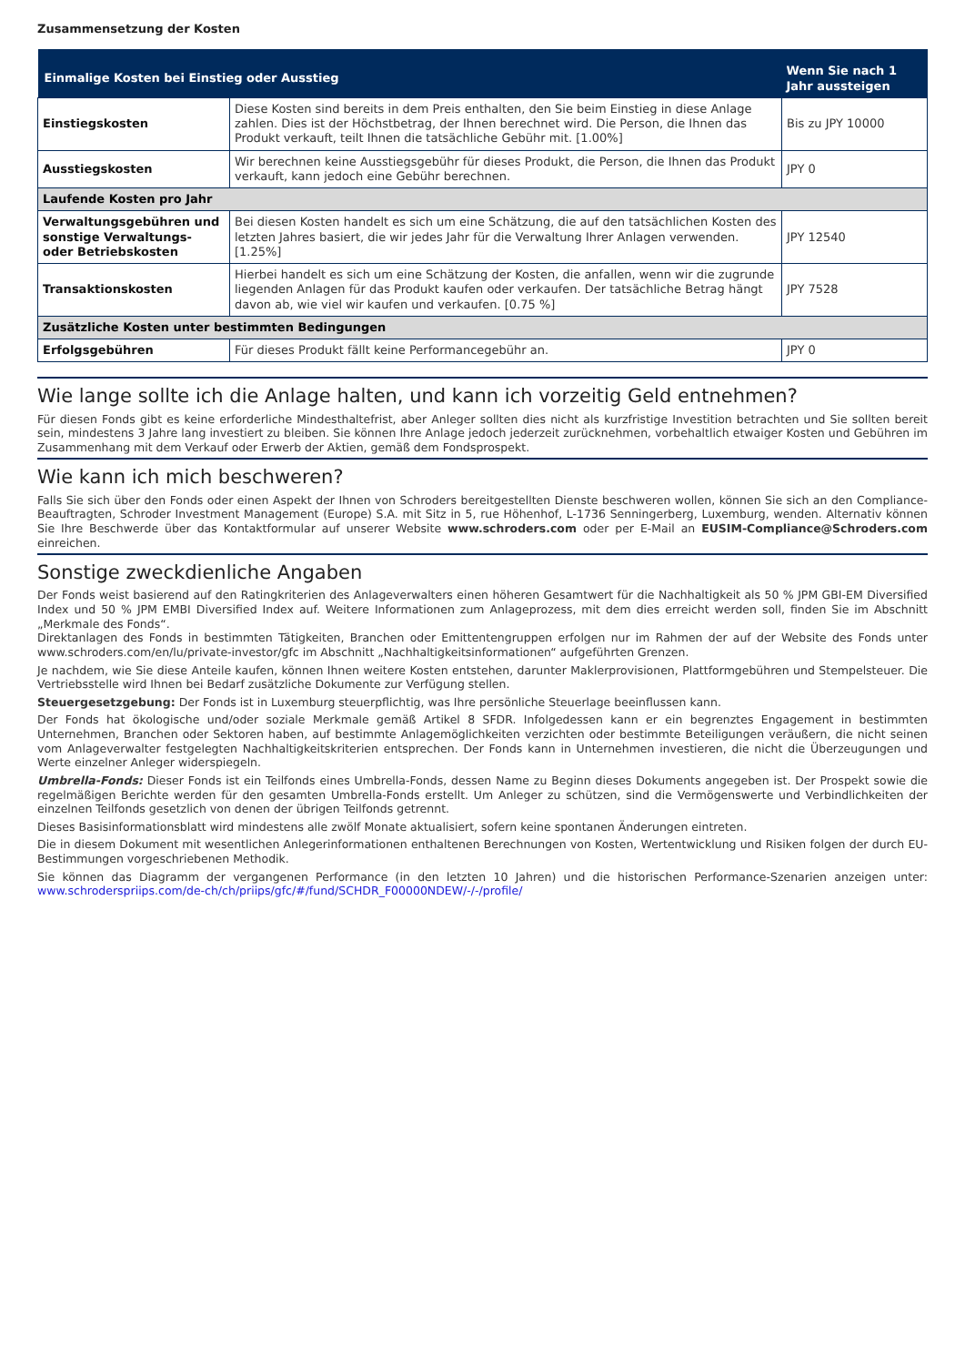Zusammensetzung der Kosten
| Einmalige Kosten bei Einstieg oder Ausstieg | | Wenn Sie nach 1 Jahr aussteigen |
| --- | --- | --- |
| Einstiegskosten | Diese Kosten sind bereits in dem Preis enthalten, den Sie beim Einstieg in diese Anlage zahlen. Dies ist der Höchstbetrag, der Ihnen berechnet wird. Die Person, die Ihnen das Produkt verkauft, teilt Ihnen die tatsächliche Gebühr mit. [1.00%] | Bis zu JPY 10000 |
| Ausstiegskosten | Wir berechnen keine Ausstiegsgebühr für dieses Produkt, die Person, die Ihnen das Produkt verkauft, kann jedoch eine Gebühr berechnen. | JPY 0 |
| Laufende Kosten pro Jahr | | |
| Verwaltungsgebühren und sonstige Verwaltungs- oder Betriebskosten | Bei diesen Kosten handelt es sich um eine Schätzung, die auf den tatsächlichen Kosten des letzten Jahres basiert, die wir jedes Jahr für die Verwaltung Ihrer Anlagen verwenden. [1.25%] | JPY 12540 |
| Transaktionskosten | Hierbei handelt es sich um eine Schätzung der Kosten, die anfallen, wenn wir die zugrunde liegenden Anlagen für das Produkt kaufen oder verkaufen. Der tatsächliche Betrag hängt davon ab, wie viel wir kaufen und verkaufen. [0.75 %] | JPY 7528 |
| Zusätzliche Kosten unter bestimmten Bedingungen | | |
| Erfolgsgebühren | Für dieses Produkt fällt keine Performancegebühr an. | JPY 0 |
Wie lange sollte ich die Anlage halten, und kann ich vorzeitig Geld entnehmen?
Für diesen Fonds gibt es keine erforderliche Mindesthaltefrist, aber Anleger sollten dies nicht als kurzfristige Investition betrachten und Sie sollten bereit sein, mindestens 3 Jahre lang investiert zu bleiben. Sie können Ihre Anlage jedoch jederzeit zurücknehmen, vorbehaltlich etwaiger Kosten und Gebühren im Zusammenhang mit dem Verkauf oder Erwerb der Aktien, gemäß dem Fondsprospekt.
Wie kann ich mich beschweren?
Falls Sie sich über den Fonds oder einen Aspekt der Ihnen von Schroders bereitgestellten Dienste beschweren wollen, können Sie sich an den Compliance-Beauftragten, Schroder Investment Management (Europe) S.A. mit Sitz in 5, rue Höhenhof, L-1736 Senningerberg, Luxemburg, wenden. Alternativ können Sie Ihre Beschwerde über das Kontaktformular auf unserer Website www.schroders.com oder per E-Mail an EUSIM-Compliance@Schroders.com einreichen.
Sonstige zweckdienliche Angaben
Der Fonds weist basierend auf den Ratingkriterien des Anlageverwalters einen höheren Gesamtwert für die Nachhaltigkeit als 50 % JPM GBI-EM Diversified Index und 50 % JPM EMBI Diversified Index auf. Weitere Informationen zum Anlageprozess, mit dem dies erreicht werden soll, finden Sie im Abschnitt „Merkmale des Fonds“.
Direktanlagen des Fonds in bestimmten Tätigkeiten, Branchen oder Emittentengruppen erfolgen nur im Rahmen der auf der Website des Fonds unter www.schroders.com/en/lu/private-investor/gfc im Abschnitt „Nachhaltigkeitsinformationen“ aufgeführten Grenzen.
Je nachdem, wie Sie diese Anteile kaufen, können Ihnen weitere Kosten entstehen, darunter Maklerprovisionen, Plattformgebühren und Stempelsteuer. Die Vertriebsstelle wird Ihnen bei Bedarf zusätzliche Dokumente zur Verfügung stellen.
Steuergesetzgebung: Der Fonds ist in Luxemburg steuerpflichtig, was Ihre persönliche Steuerlage beeinflussen kann.
Der Fonds hat ökologische und/oder soziale Merkmale gemäß Artikel 8 SFDR. Infolgedessen kann er ein begrenztes Engagement in bestimmten Unternehmen, Branchen oder Sektoren haben, auf bestimmte Anlagemöglichkeiten verzichten oder bestimmte Beteiligungen veräußern, die nicht seinen vom Anlageverwalter festgelegten Nachhaltigkeitskriterien entsprechen. Der Fonds kann in Unternehmen investieren, die nicht die Überzeugungen und Werte einzelner Anleger widerspiegeln.
Umbrella-Fonds: Dieser Fonds ist ein Teilfonds eines Umbrella-Fonds, dessen Name zu Beginn dieses Dokuments angegeben ist. Der Prospekt sowie die regelmäßigen Berichte werden für den gesamten Umbrella-Fonds erstellt. Um Anleger zu schützen, sind die Vermögenswerte und Verbindlichkeiten der einzelnen Teilfonds gesetzlich von denen der übrigen Teilfonds getrennt.
Dieses Basisinformationsblatt wird mindestens alle zwölf Monate aktualisiert, sofern keine spontanen Änderungen eintreten.
Die in diesem Dokument mit wesentlichen Anlegerinformationen enthaltenen Berechnungen von Kosten, Wertentwicklung und Risiken folgen der durch EU-Bestimmungen vorgeschriebenen Methodik.
Sie können das Diagramm der vergangenen Performance (in den letzten 10 Jahren) und die historischen Performance-Szenarien anzeigen unter: www.schroderspriips.com/de-ch/ch/priips/gfc/#/fund/SCHDR_F00000NDEW/-/-/profile/